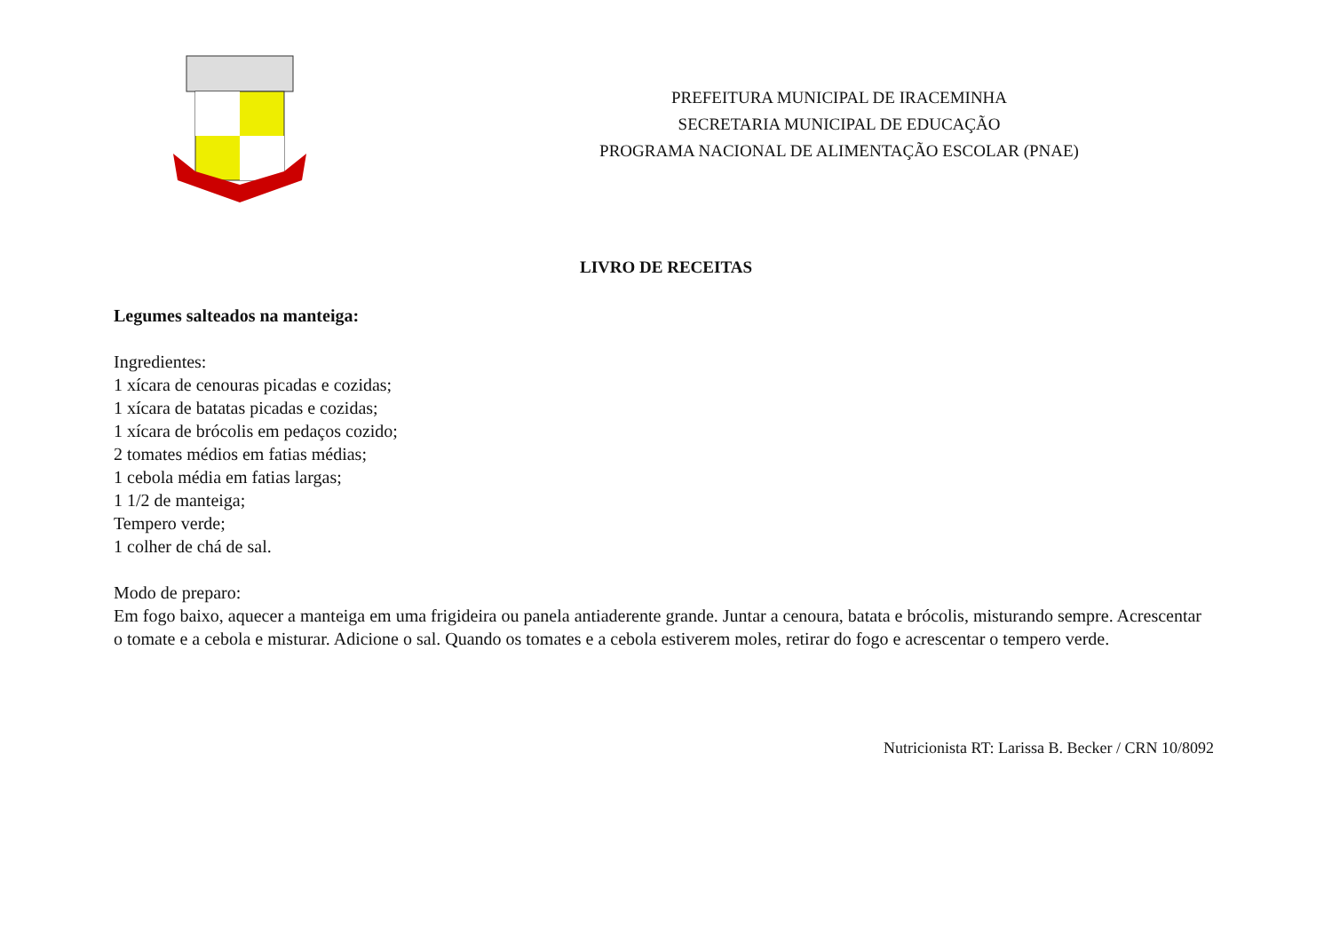PREFEITURA MUNICIPAL DE IRACEMINHA
SECRETARIA MUNICIPAL DE EDUCAÇÃO
PROGRAMA NACIONAL DE ALIMENTAÇÃO ESCOLAR (PNAE)
LIVRO DE RECEITAS
Legumes salteados na manteiga:
Ingredientes:
1 xícara de cenouras picadas e cozidas;
1 xícara de batatas picadas e cozidas;
1 xícara de brócolis em pedaços cozido;
2 tomates médios em fatias médias;
1 cebola média em fatias largas;
1 1/2 de manteiga;
Tempero verde;
1 colher de chá de sal.
Modo de preparo:
Em fogo baixo, aquecer a manteiga em uma frigideira ou panela antiaderente grande. Juntar a cenoura, batata e brócolis, misturando sempre. Acrescentar o tomate e a cebola e misturar. Adicione o sal. Quando os tomates e a cebola estiverem moles, retirar do fogo e acrescentar o tempero verde.
Nutricionista RT: Larissa B. Becker / CRN 10/8092